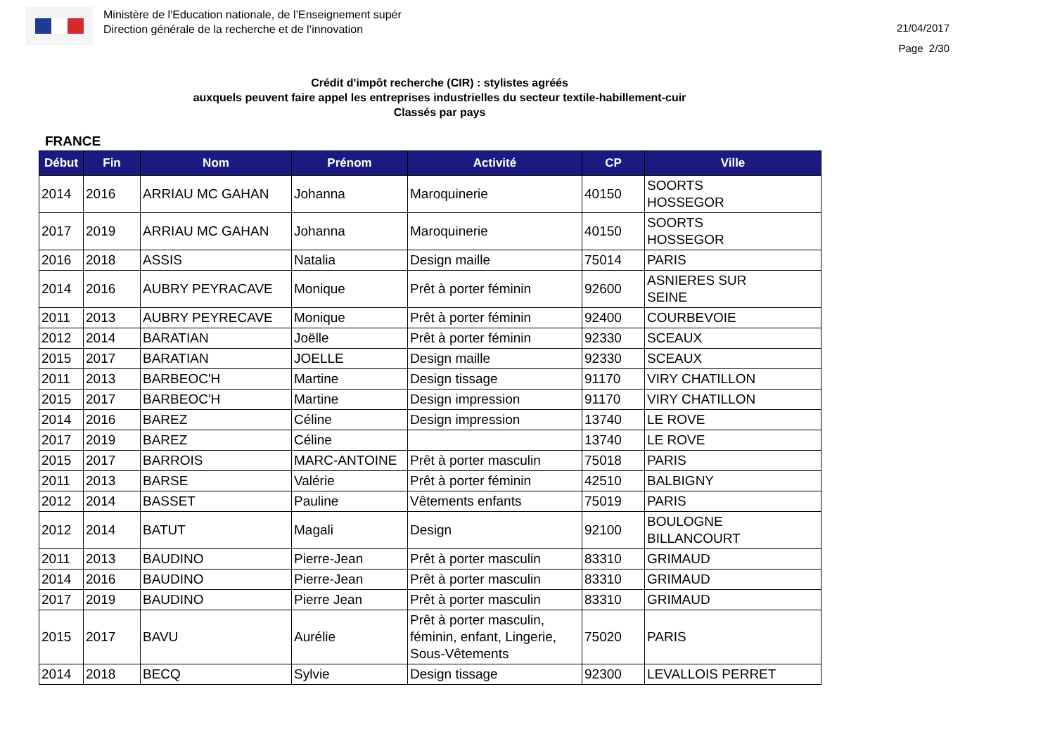Ministère de l'Education nationale, de l’Enseignement supér
Direction générale de la recherche et de l’innovation
21/04/2017
Page 2/30
Crédit d'impôt recherche (CIR) : stylistes agréés
auxquels peuvent faire appel les entreprises industrielles du secteur textile-habillement-cuir
Classés par pays
FRANCE
| Début | Fin | Nom | Prénom | Activité | CP | Ville |
| --- | --- | --- | --- | --- | --- | --- |
| 2014 | 2016 | ARRIAU MC GAHAN | Johanna | Maroquinerie | 40150 | SOORTS HOSSEGOR |
| 2017 | 2019 | ARRIAU MC GAHAN | Johanna | Maroquinerie | 40150 | SOORTS HOSSEGOR |
| 2016 | 2018 | ASSIS | Natalia | Design maille | 75014 | PARIS |
| 2014 | 2016 | AUBRY PEYRACAVE | Monique | Prêt à porter féminin | 92600 | ASNIERES SUR SEINE |
| 2011 | 2013 | AUBRY PEYRECAVE | Monique | Prêt à porter féminin | 92400 | COURBEVOIE |
| 2012 | 2014 | BARATIAN | Joëlle | Prêt à porter féminin | 92330 | SCEAUX |
| 2015 | 2017 | BARATIAN | JOELLE | Design maille | 92330 | SCEAUX |
| 2011 | 2013 | BARBEOC'H | Martine | Design tissage | 91170 | VIRY CHATILLON |
| 2015 | 2017 | BARBEOC'H | Martine | Design impression | 91170 | VIRY CHATILLON |
| 2014 | 2016 | BAREZ | Céline | Design impression | 13740 | LE ROVE |
| 2017 | 2019 | BAREZ | Céline | | 13740 | LE ROVE |
| 2015 | 2017 | BARROIS | MARC-ANTOINE | Prêt à porter masculin | 75018 | PARIS |
| 2011 | 2013 | BARSE | Valérie | Prêt à porter féminin | 42510 | BALBIGNY |
| 2012 | 2014 | BASSET | Pauline | Vêtements enfants | 75019 | PARIS |
| 2012 | 2014 | BATUT | Magali | Design | 92100 | BOULOGNE BILLANCOURT |
| 2011 | 2013 | BAUDINO | Pierre-Jean | Prêt à porter masculin | 83310 | GRIMAUD |
| 2014 | 2016 | BAUDINO | Pierre-Jean | Prêt à porter masculin | 83310 | GRIMAUD |
| 2017 | 2019 | BAUDINO | Pierre Jean | Prêt à porter masculin | 83310 | GRIMAUD |
| 2015 | 2017 | BAVU | Aurélie | Prêt à porter masculin, féminin, enfant, Lingerie, Sous-Vêtements | 75020 | PARIS |
| 2014 | 2018 | BECQ | Sylvie | Design tissage | 92300 | LEVALLOIS PERRET |